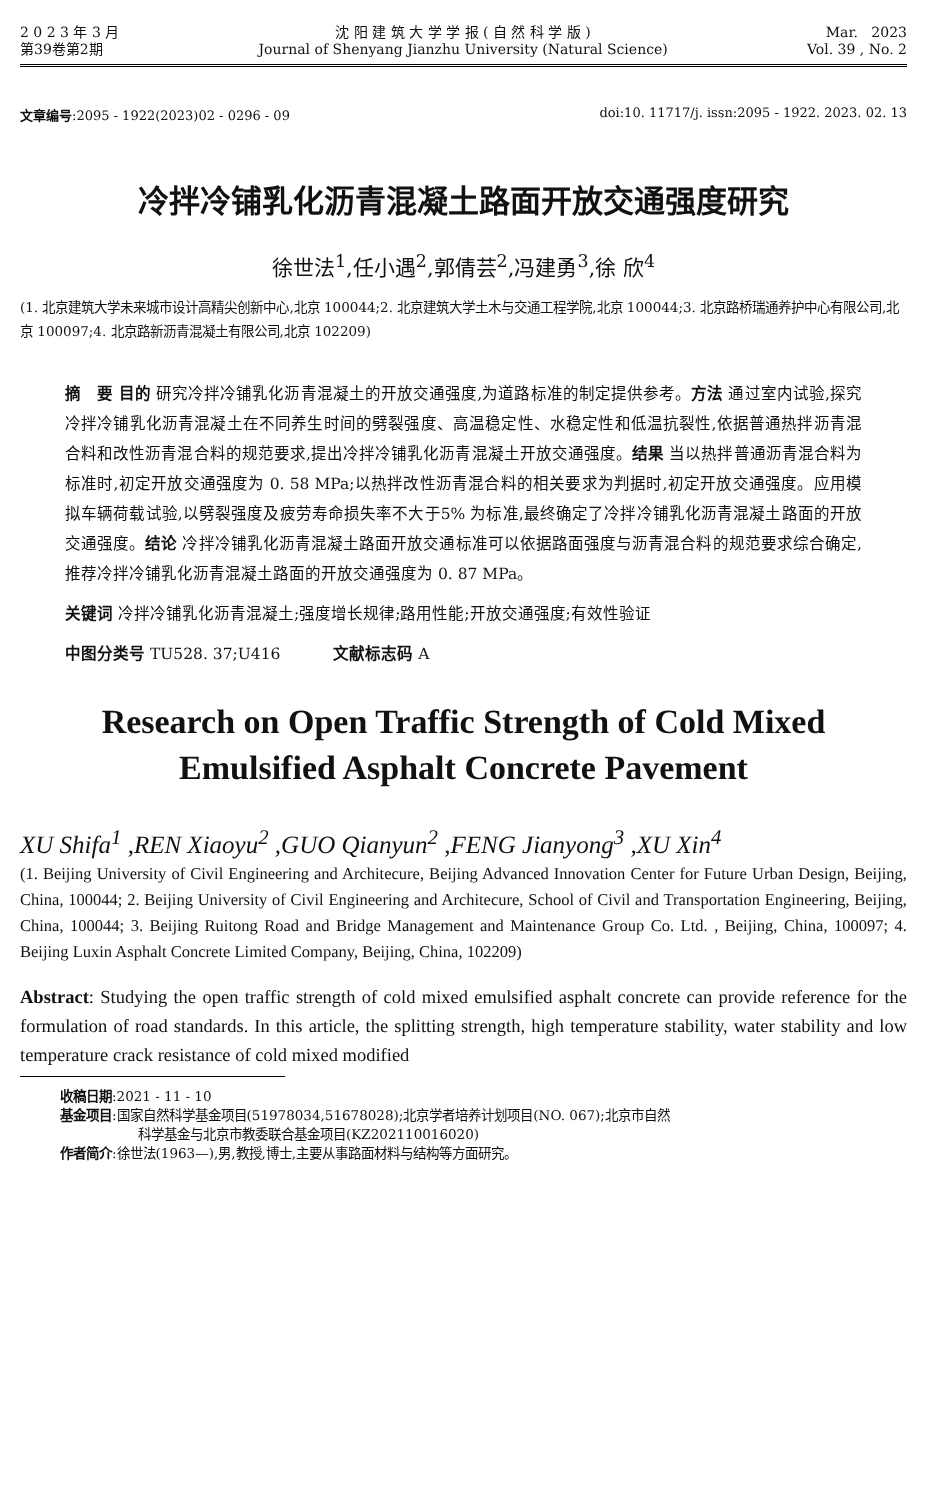2 0 2 3 年 3 月
第39卷第2期
沈 阳 建 筑 大 学 学 报 ( 自 然 科 学 版 )
Journal of Shenyang Jianzhu University (Natural Science)
Mar. 2023
Vol. 39 , No. 2
文章编号:2095 - 1922(2023)02 - 0296 - 09
doi:10. 11717/j. issn:2095 - 1922. 2023. 02. 13
冷拌冷铺乳化沥青混凝土路面开放交通强度研究
徐世法<sup>1</sup>,任小遇<sup>2</sup>,郭倩芸<sup>2</sup>,冯建勇<sup>3</sup>,徐 欣<sup>4</sup>
(1. 北京建筑大学未来城市设计高精尖创新中心,北京 100044;2. 北京建筑大学土木与交通工程学院,北京 100044;3. 北京路桥瑞通养护中心有限公司,北京 100097;4. 北京路新沥青混凝土有限公司,北京 102209)
摘　要 目的 研究冷拌冷铺乳化沥青混凝土的开放交通强度,为道路标准的制定提供参考。方法 通过室内试验,探究冷拌冷铺乳化沥青混凝土在不同养生时间的劈裂强度、高温稳定性、水稳定性和低温抗裂性,依据普通热拌沥青混合料和改性沥青混合料的规范要求,提出冷拌冷铺乳化沥青混凝土开放交通强度。结果 当以热拌普通沥青混合料为标准时,初定开放交通强度为 0. 58 MPa;以热拌改性沥青混合料的相关要求为判据时,初定开放交通强度。应用模拟车辆荷载试验,以劈裂强度及疲劳寿命损失率不大于5% 为标准,最终确定了冷拌冷铺乳化沥青混凝土路面的开放交通强度。结论 冷拌冷铺乳化沥青混凝土路面开放交通标准可以依据路面强度与沥青混合料的规范要求综合确定,推荐冷拌冷铺乳化沥青混凝土路面的开放交通强度为 0. 87 MPa。
关键词 冷拌冷铺乳化沥青混凝土;强度增长规律;路用性能;开放交通强度;有效性验证
中图分类号 TU528. 37;U416 　　　文献标志码 A
Research on Open Traffic Strength of Cold Mixed Emulsified Asphalt Concrete Pavement
XU Shifa<sup>1</sup> ,REN Xiaoyu<sup>2</sup> ,GUO Qianyun<sup>2</sup> ,FENG Jianyong<sup>3</sup> ,XU Xin<sup>4</sup>
(1. Beijing University of Civil Engineering and Architecure, Beijing Advanced Innovation Center for Future Urban Design, Beijing, China, 100044; 2. Beijing University of Civil Engineering and Architecure, School of Civil and Transportation Engineering, Beijing, China, 100044; 3. Beijing Ruitong Road and Bridge Management and Maintenance Group Co. Ltd. , Beijing, China, 100097; 4. Beijing Luxin Asphalt Concrete Limited Company, Beijing, China, 102209)
Abstract: Studying the open traffic strength of cold mixed emulsified asphalt concrete can provide reference for the formulation of road standards. In this article, the splitting strength, high temperature stability, water stability and low temperature crack resistance of cold mixed modified
收稿日期:2021 - 11 - 10
基金项目:国家自然科学基金项目(51978034,51678028);北京学者培养计划项目(NO. 067);北京市自然
科学基金与北京市教委联合基金项目(KZ202110016020)
作者简介:徐世法(1963—),男,教授,博士,主要从事路面材料与结构等方面研究。